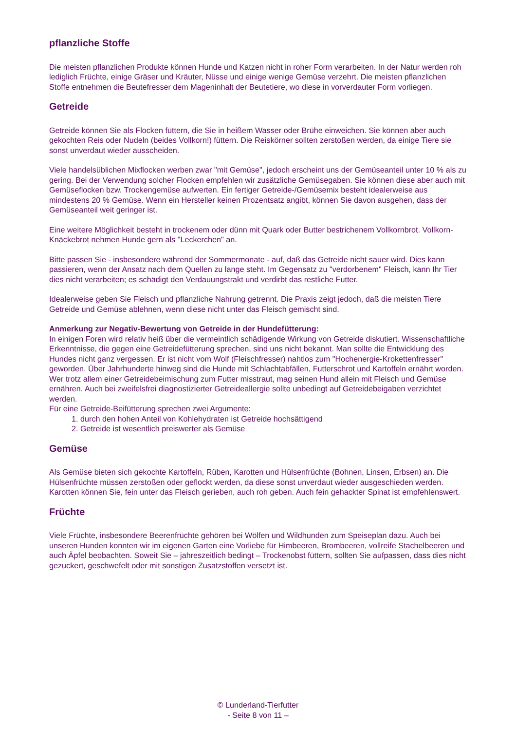pflanzliche Stoffe
Die meisten pflanzlichen Produkte können Hunde und Katzen nicht in roher Form verarbeiten. In der Natur werden roh lediglich Früchte, einige Gräser und Kräuter, Nüsse und einige wenige Gemüse verzehrt. Die meisten pflanzlichen Stoffe entnehmen die Beutefresser dem Mageninhalt der Beutetiere, wo diese in vorverdauter Form vorliegen.
Getreide
Getreide können Sie als Flocken füttern, die Sie in heißem Wasser oder Brühe einweichen. Sie können aber auch gekochten Reis oder Nudeln (beides Vollkorn!) füttern. Die Reiskörner sollten zerstoßen werden, da einige Tiere sie sonst unverdaut wieder ausscheiden.
Viele handelsüblichen Mixflocken werben zwar "mit Gemüse", jedoch erscheint uns der Gemüseanteil unter 10 % als zu gering. Bei der Verwendung solcher Flocken empfehlen wir zusätzliche Gemüsegaben. Sie können diese aber auch mit Gemüseflocken bzw. Trockengemüse aufwerten. Ein fertiger Getreide-/Gemüsemix besteht idealerweise aus mindestens 20 % Gemüse. Wenn ein Hersteller keinen Prozentsatz angibt, können Sie davon ausgehen, dass der Gemüseanteil weit geringer ist.
Eine weitere Möglichkeit besteht in trockenem oder dünn mit Quark oder Butter bestrichenem Vollkornbrot. Vollkorn-Knäckebrot nehmen Hunde gern als "Leckerchen" an.
Bitte passen Sie - insbesondere während der Sommermonate - auf, daß das Getreide nicht sauer wird. Dies kann passieren, wenn der Ansatz nach dem Quellen zu lange steht. Im Gegensatz zu "verdorbenem" Fleisch, kann Ihr Tier dies nicht verarbeiten; es schädigt den Verdauungstrakt und verdirbt das restliche Futter.
Idealerweise geben Sie Fleisch und pflanzliche Nahrung getrennt. Die Praxis zeigt jedoch, daß die meisten Tiere Getreide und Gemüse ablehnen, wenn diese nicht unter das Fleisch gemischt sind.
Anmerkung zur Negativ-Bewertung von Getreide in der Hundefütterung:
In einigen Foren wird relativ heiß über die vermeintlich schädigende Wirkung von Getreide diskutiert. Wissenschaftliche Erkenntnisse, die gegen eine Getreidefütterung sprechen, sind uns nicht bekannt. Man sollte die Entwicklung des Hundes nicht ganz vergessen. Er ist nicht vom Wolf (Fleischfresser) nahtlos zum "Hochenergie-Krokettenfresser" geworden. Über Jahrhunderte hinweg sind die Hunde mit Schlachtabfällen, Futterschrot und Kartoffeln ernährt worden.
Wer trotz allem einer Getreidebeimischung zum Futter misstraut, mag seinen Hund allein mit Fleisch und Gemüse ernähren. Auch bei zweifelsfrei diagnostizierter Getreideallergie sollte unbedingt auf Getreidebeigaben verzichtet werden.
Für eine Getreide-Beifütterung sprechen zwei Argumente:
1. durch den hohen Anteil von Kohlehydraten ist Getreide hochsättigend
2. Getreide ist wesentlich preiswerter als Gemüse
Gemüse
Als Gemüse bieten sich gekochte Kartoffeln, Rüben, Karotten und Hülsenfrüchte (Bohnen, Linsen, Erbsen) an. Die Hülsenfrüchte müssen zerstoßen oder geflockt werden, da diese sonst unverdaut wieder ausgeschieden werden. Karotten können Sie, fein unter das Fleisch gerieben, auch roh geben. Auch fein gehackter Spinat ist empfehlenswert.
Früchte
Viele Früchte, insbesondere Beerenfrüchte gehören bei Wölfen und Wildhunden zum Speiseplan dazu. Auch bei unseren Hunden konnten wir im eigenen Garten eine Vorliebe für Himbeeren, Brombeeren, vollreife Stachelbeeren und auch Äpfel beobachten. Soweit Sie – jahreszeitlich bedingt – Trockenobst füttern, sollten Sie aufpassen, dass dies nicht gezuckert, geschwefelt oder mit sonstigen Zusatzstoffen versetzt ist.
© Lunderland-Tierfutter
- Seite 8 von 11 –